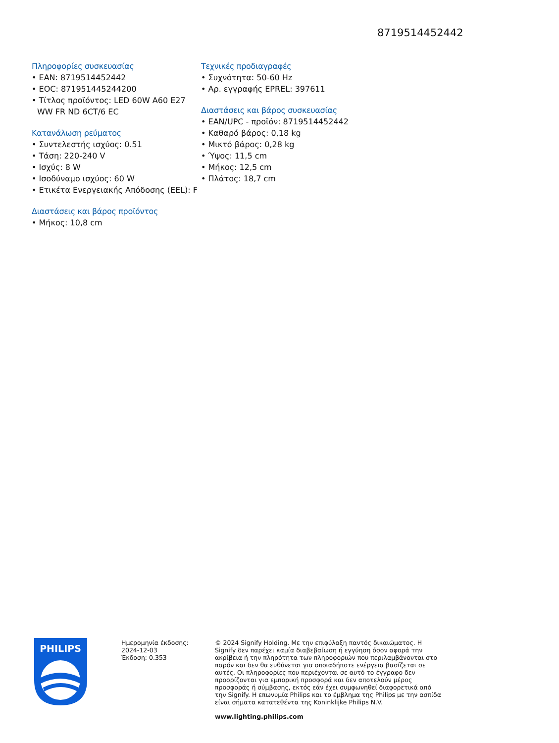8719514452442
Πληροφορίες συσκευασίας
• EAN: 8719514452442
• EOC: 871951445244200
• Τίτλος προϊόντος: LED 60W A60 E27 WW FR ND 6CT/6 EC
Κατανάλωση ρεύματος
• Συντελεστής ισχύος: 0.51
• Τάση: 220-240 V
• Ισχύς: 8 W
• Ισοδύναμο ισχύος: 60 W
• Ετικέτα Ενεργειακής Απόδοσης (EEL): F
Διαστάσεις και βάρος προϊόντος
• Μήκος: 10,8 cm
Τεχνικές προδιαγραφές
• Συχνότητα: 50-60 Hz
• Αρ. εγγραφής EPREL: 397611
Διαστάσεις και βάρος συσκευασίας
• EAN/UPC - προϊόν: 8719514452442
• Καθαρό βάρος: 0,18 kg
• Μικτό βάρος: 0,28 kg
• Ύψος: 11,5 cm
• Μήκος: 12,5 cm
• Πλάτος: 18,7 cm
PHILIPS
Ημερομηνία έκδοσης:
2024-12-03
Έκδοση: 0.353
© 2024 Signify Holding. Με την επιφύλαξη παντός δικαιώματος. Η Signify δεν παρέχει καμία διαβεβαίωση ή εγγύηση όσον αφορά την ακρίβεια ή την πληρότητα των πληροφοριών που περιλαμβάνονται στο παρόν και δεν θα ευθύνεται για οποιαδήποτε ενέργεια βασίζεται σε αυτές. Οι πληροφορίες που περιέχονται σε αυτό το έγγραφο δεν προορίζονται για εμπορική προσφορά και δεν αποτελούν μέρος προσφοράς ή σύμβασης, εκτός εάν έχει συμφωνηθεί διαφορετικά από την Signify. Η επωνυμία Philips και το έμβλημα της Philips με την ασπίδα είναι σήματα κατατεθέντα της Koninklijke Philips N.V.
www.lighting.philips.com